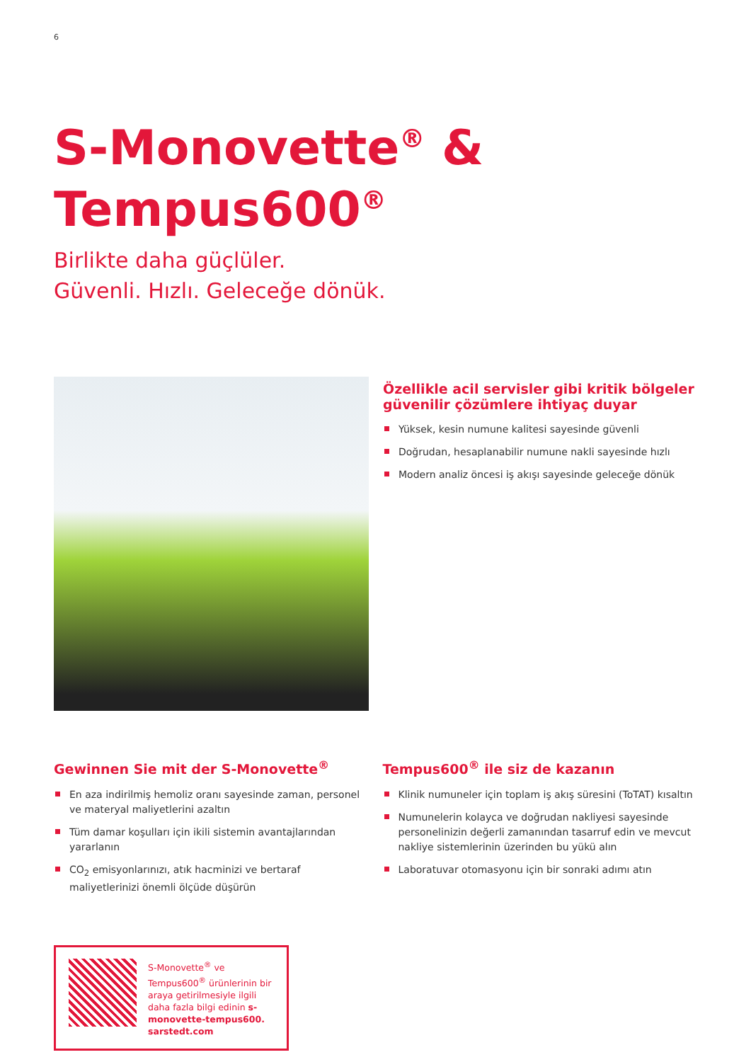6
S-Monovette<sup>®</sup> &
Tempus600<sup>®</sup>
Birlikte daha güçlüler.
Güvenli. Hızlı. Geleceğe dönük.
Özellikle acil servisler gibi kritik bölgeler güvenilir çözümlere ihtiyaç duyar
Yüksek, kesin numune kalitesi sayesinde güvenli
Doğrudan, hesaplanabilir numune nakli sayesinde hızlı
Modern analiz öncesi iş akışı sayesinde geleceğe dönük
Gewinnen Sie mit der S-Monovette<sup>®</sup>
En aza indirilmiş hemoliz oranı sayesinde zaman, personel ve materyal maliyetlerini azaltın
Tüm damar koşulları için ikili sistemin avantajlarından yararlanın
CO<sub>2</sub> emisyonlarınızı, atık hacminizi ve bertaraf maliyetlerinizi önemli ölçüde düşürün
Tempus600<sup>®</sup> ile siz de kazanın
Klinik numuneler için toplam iş akış süresini (ToTAT) kısaltın
Numunelerin kolayca ve doğrudan nakliyesi sayesinde personelinizin değerli zamanından tasarruf edin ve mevcut nakliye sistemlerinin üzerinden bu yükü alın
Laboratuvar otomasyonu için bir sonraki adımı atın
S-Monovette<sup>®</sup> ve Tempus600<sup>®</sup> ürünlerinin bir araya getirilmesiyle ilgili daha fazla bilgi edinin s-monovette-tempus600. sarstedt.com